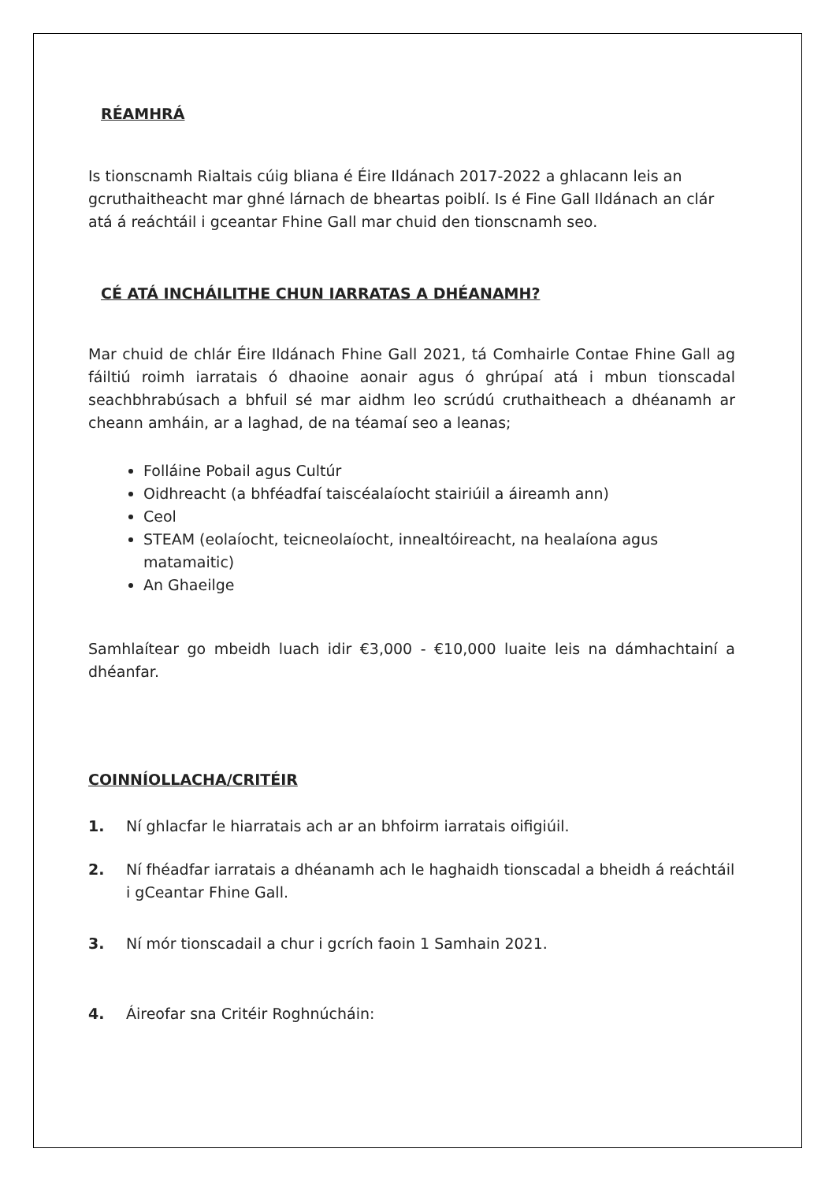RÉAMHRÁ
Is tionscnamh Rialtais cúig bliana é Éire Ildánach 2017-2022 a ghlacann leis an gcruthaitheacht mar ghné lárnach de bheartas poiblí. Is é Fine Gall Ildánach an clár atá á reáchtáil i gceantar Fhine Gall mar chuid den tionscnamh seo.
CÉ ATÁ INCHÁILITHE CHUN IARRATAS A DHÉANAMH?
Mar chuid de chlár Éire Ildánach Fhine Gall 2021, tá Comhairle Contae Fhine Gall ag fáiltiú roimh iarratais ó dhaoine aonair agus ó ghrúpaí atá i mbun tionscadal seachbhrabúsach a bhfuil sé mar aidhm leo scrúdú cruthaitheach a dhéanamh ar cheann amháin, ar a laghad, de na téamaí seo a leanas;
Folláine Pobail agus Cultúr
Oidhreacht (a bhféadfaí taiscéalaíocht stairiúil a áireamh ann)
Ceol
STEAM (eolaíocht, teicneolaíocht, innealtóireacht, na healaíona agus matamaitic)
An Ghaeilge
Samhlaítear go mbeidh luach idir €3,000 - €10,000 luaite leis na dámhachtainí a dhéanfar.
COINNÍOLLACHA/CRITÉIR
1. Ní ghlacfar le hiarratais ach ar an bhfoirm iarratais oifigiúil.
2. Ní fhéadfar iarratais a dhéanamh ach le haghaidh tionscadal a bheidh á reáchtáil i gCeantar Fhine Gall.
3. Ní mór tionscadail a chur i gcrích faoin 1 Samhain 2021.
4. Áireofar sna Critéir Roghnúcháin: